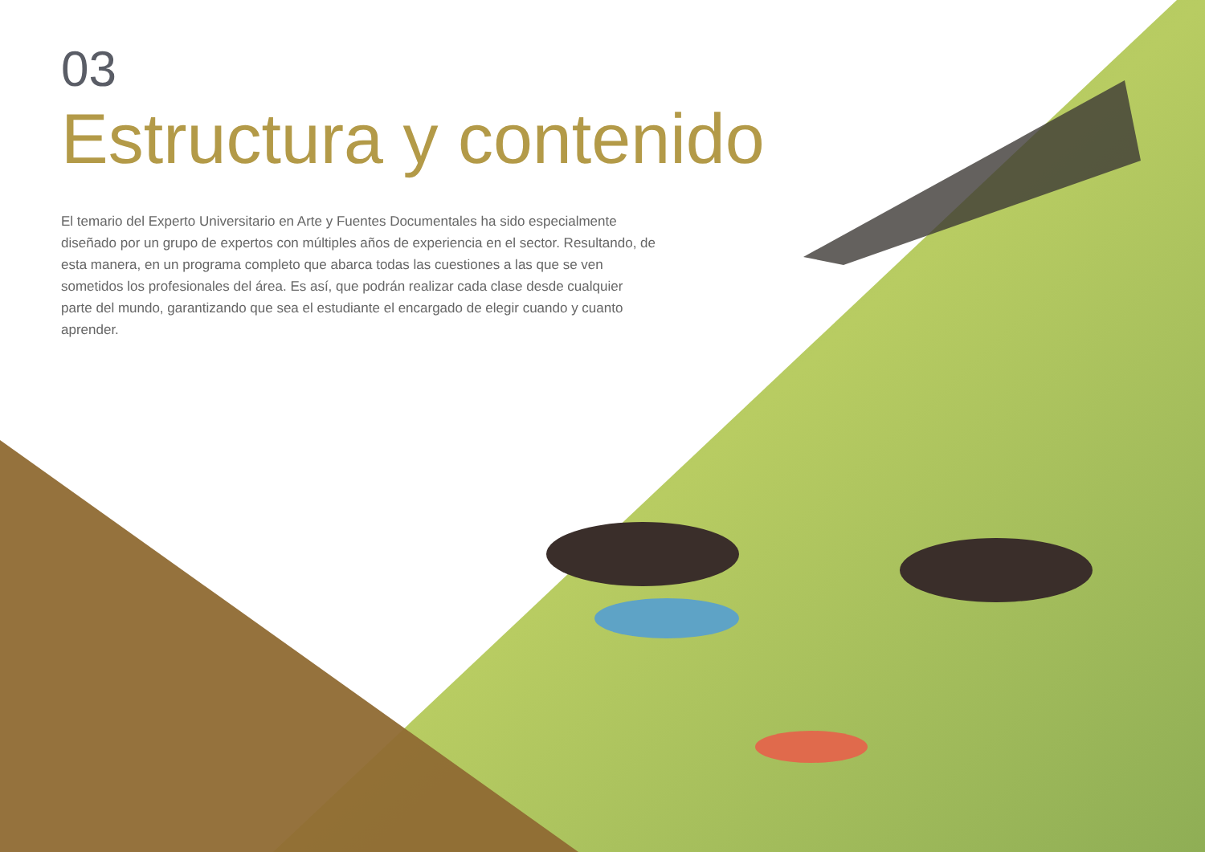03
Estructura y contenido
El temario del Experto Universitario en Arte y Fuentes Documentales ha sido especialmente diseñado por un grupo de expertos con múltiples años de experiencia en el sector. Resultando, de esta manera, en un programa completo que abarca todas las cuestiones a las que se ven sometidos los profesionales del área. Es así, que podrán realizar cada clase desde cualquier parte del mundo, garantizando que sea el estudiante el encargado de elegir cuando y cuanto aprender.